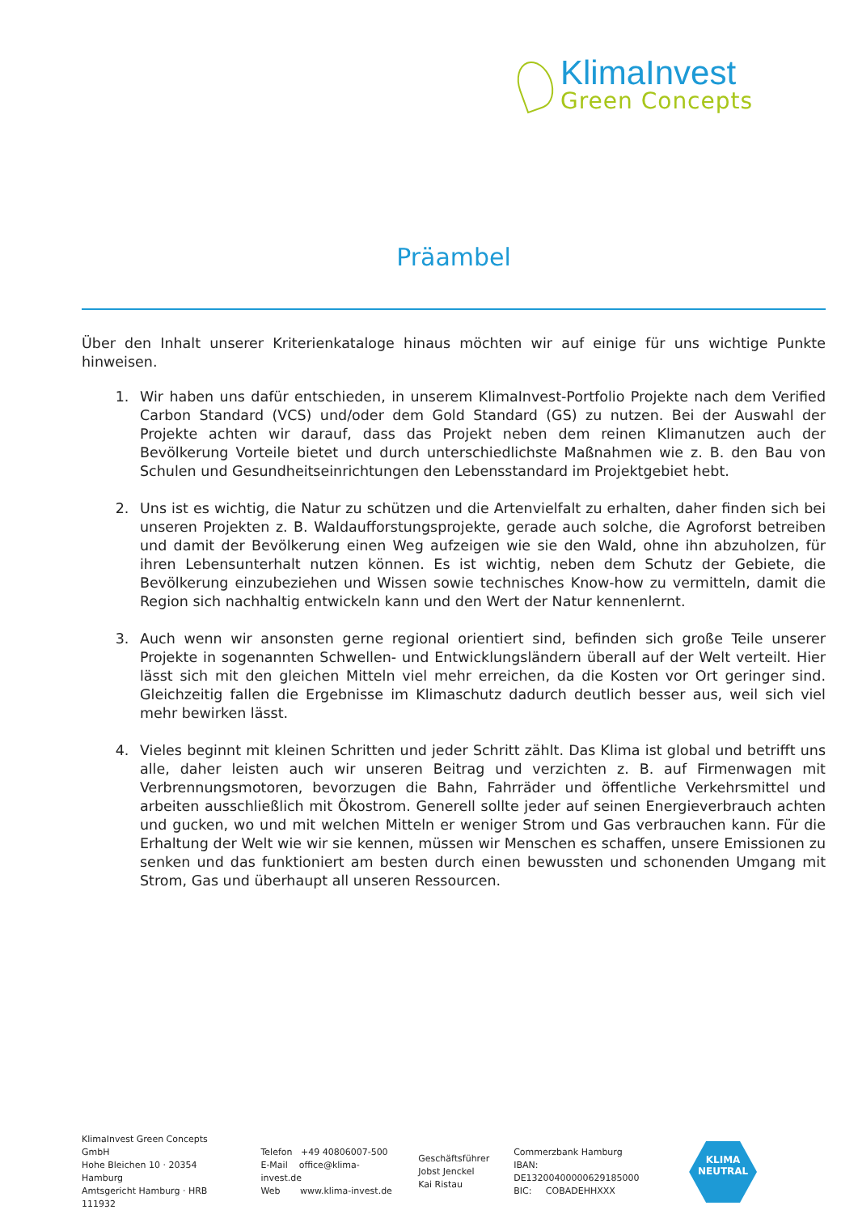KlimaInvest
Green Concepts
Präambel
Über den Inhalt unserer Kriterienkataloge hinaus möchten wir auf einige für uns wichtige Punkte hinweisen.
1. Wir haben uns dafür entschieden, in unserem KlimaInvest-Portfolio Projekte nach dem Verified Carbon Standard (VCS) und/oder dem Gold Standard (GS) zu nutzen. Bei der Auswahl der Projekte achten wir darauf, dass das Projekt neben dem reinen Klimanutzen auch der Bevölkerung Vorteile bietet und durch unterschiedlichste Maßnahmen wie z. B. den Bau von Schulen und Gesundheitseinrichtungen den Lebensstandard im Projektgebiet hebt.
2. Uns ist es wichtig, die Natur zu schützen und die Artenvielfalt zu erhalten, daher finden sich bei unseren Projekten z. B. Waldaufforstungsprojekte, gerade auch solche, die Agroforst betreiben und damit der Bevölkerung einen Weg aufzeigen wie sie den Wald, ohne ihn abzuholzen, für ihren Lebensunterhalt nutzen können. Es ist wichtig, neben dem Schutz der Gebiete, die Bevölkerung einzubeziehen und Wissen sowie technisches Know-how zu vermitteln, damit die Region sich nachhaltig entwickeln kann und den Wert der Natur kennenlernt.
3. Auch wenn wir ansonsten gerne regional orientiert sind, befinden sich große Teile unserer Projekte in sogenannten Schwellen- und Entwicklungsländern überall auf der Welt verteilt. Hier lässt sich mit den gleichen Mitteln viel mehr erreichen, da die Kosten vor Ort geringer sind. Gleichzeitig fallen die Ergebnisse im Klimaschutz dadurch deutlich besser aus, weil sich viel mehr bewirken lässt.
4. Vieles beginnt mit kleinen Schritten und jeder Schritt zählt. Das Klima ist global und betrifft uns alle, daher leisten auch wir unseren Beitrag und verzichten z. B. auf Firmenwagen mit Verbrennungsmotoren, bevorzugen die Bahn, Fahrräder und öffentliche Verkehrsmittel und arbeiten ausschließlich mit Ökostrom. Generell sollte jeder auf seinen Energieverbrauch achten und gucken, wo und mit welchen Mitteln er weniger Strom und Gas verbrauchen kann. Für die Erhaltung der Welt wie wir sie kennen, müssen wir Menschen es schaffen, unsere Emissionen zu senken und das funktioniert am besten durch einen bewussten und schonenden Umgang mit Strom, Gas und überhaupt all unseren Ressourcen.
KlimaInvest Green Concepts GmbH
Hohe Bleichen 10 · 20354 Hamburg
Amtsgericht Hamburg · HRB 111932
Telefon +49 40806007-500
E-Mail office@klima-invest.de
Web www.klima-invest.de
Geschäftsführer
Jobst Jenckel
Kai Ristau
Commerzbank Hamburg
IBAN: DE13200400000629185000
BIC: COBADEHHXXX
KLIMA
NEUTRAL